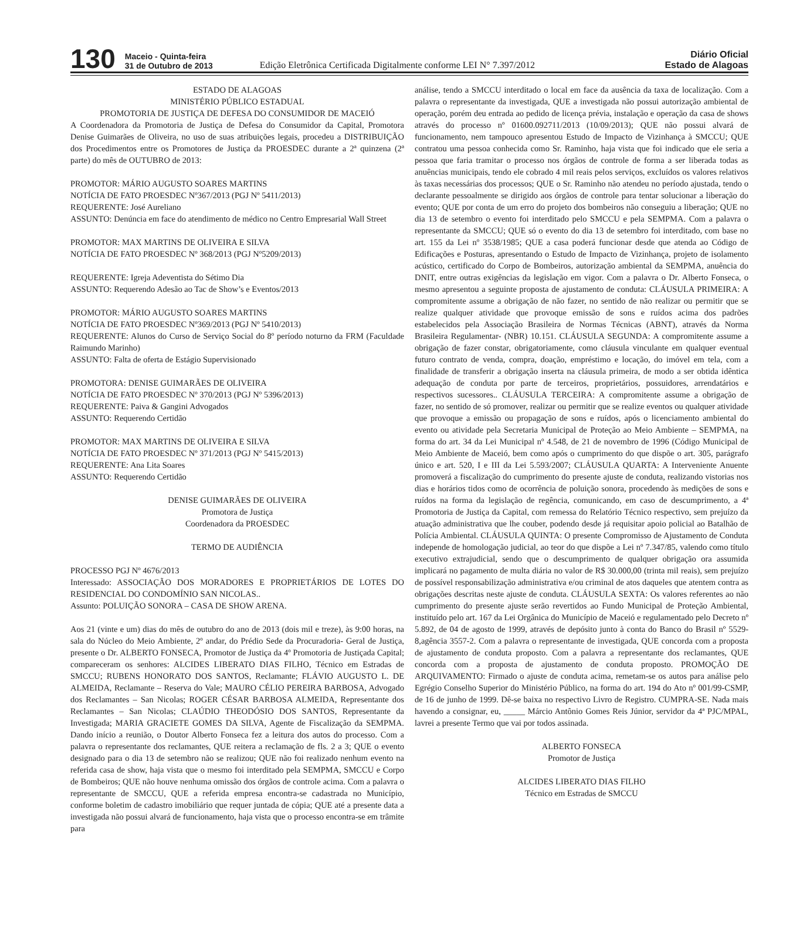130
Maceio - Quinta-feira
31 de Outubro de 2013
Edição Eletrônica Certificada Digitalmente conforme LEI N° 7.397/2012
Diário Oficial
Estado de Alagoas
ESTADO DE ALAGOAS
MINISTÉRIO PÚBLICO ESTADUAL
PROMOTORIA DE JUSTIÇA DE DEFESA DO CONSUMIDOR DE MACEIÓ
A Coordenadora da Promotoria de Justiça de Defesa do Consumidor da Capital, Promotora Denise Guimarães de Oliveira, no uso de suas atribuições legais, procedeu a DISTRIBUIÇÃO dos Procedimentos entre os Promotores de Justiça da PROESDEC durante a 2ª quinzena (2ª parte) do mês de OUTUBRO de 2013:
PROMOTOR: MÁRIO AUGUSTO SOARES MARTINS
NOTÍCIA DE FATO PROESDEC Nº367/2013 (PGJ Nº 5411/2013)
REQUERENTE: José Aureliano
ASSUNTO: Denúncia em face do atendimento de médico no Centro Empresarial Wall Street
PROMOTOR: MAX MARTINS DE OLIVEIRA E SILVA
NOTÍCIA DE FATO PROESDEC Nº 368/2013 (PGJ Nº5209/2013)
REQUERENTE: Igreja Adeventista do Sétimo Dia
ASSUNTO: Requerendo Adesão ao Tac de Show’s e Eventos/2013
PROMOTOR: MÁRIO AUGUSTO SOARES MARTINS
NOTÍCIA DE FATO PROESDEC Nº369/2013 (PGJ Nº 5410/2013)
REQUERENTE: Alunos do Curso de Serviço Social do 8º período noturno da FRM (Faculdade Raimundo Marinho)
ASSUNTO: Falta de oferta de Estágio Supervisionado
PROMOTORA: DENISE GUIMARÃES DE OLIVEIRA
NOTÍCIA DE FATO PROESDEC Nº 370/2013 (PGJ Nº 5396/2013)
REQUERENTE: Paiva & Gangini Advogados
ASSUNTO: Requerendo Certidão
PROMOTOR: MAX MARTINS DE OLIVEIRA E SILVA
NOTÍCIA DE FATO PROESDEC Nº 371/2013 (PGJ Nº 5415/2013)
REQUERENTE: Ana Lita Soares
ASSUNTO: Requerendo Certidão
DENISE GUIMARÃES DE OLIVEIRA
Promotora de Justiça
Coordenadora da PROESDEC
TERMO DE AUDIÊNCIA
PROCESSO PGJ Nº 4676/2013
Interessado: ASSOCIAÇÃO DOS MORADORES E PROPRIETÁRIOS DE LOTES DO RESIDENCIAL DO CONDOMÍNIO SAN NICOLAS..
Assunto: POLUIÇÃO SONORA – CASA DE SHOW ARENA.
Aos 21 (vinte e um) dias do mês de outubro do ano de 2013 (dois mil e treze), às 9:00 horas, na sala do Núcleo do Meio Ambiente, 2º andar, do Prédio Sede da Procuradoria- Geral de Justiça, presente o Dr. ALBERTO FONSECA, Promotor de Justiça da 4º Promotoria de Justiçada Capital; compareceram os senhores: ALCIDES LIBERATO DIAS FILHO, Técnico em Estradas de SMCCU; RUBENS HONORATO DOS SANTOS, Reclamante; FLÁVIO AUGUSTO L. DE ALMEIDA, Reclamante – Reserva do Vale; MAURO CÉLIO PEREIRA BARBOSA, Advogado dos Reclamantes – San Nicolas; ROGER CÉSAR BARBOSA ALMEIDA, Representante dos Reclamantes – San Nicolas; CLAÚDIO THEODÓSIO DOS SANTOS, Representante da Investigada; MARIA GRACIETE GOMES DA SILVA, Agente de Fiscalização da SEMPMA. Dando início a reunião, o Doutor Alberto Fonseca fez a leitura dos autos do processo. Com a palavra o representante dos reclamantes, QUE reitera a reclamação de fls. 2 a 3; QUE o evento designado para o dia 13 de setembro não se realizou; QUE não foi realizado nenhum evento na referida casa de show, haja vista que o mesmo foi interditado pela SEMPMA, SMCCU e Corpo de Bombeiros; QUE não houve nenhuma omissão dos órgãos de controle acima. Com a palavra o representante de SMCCU, QUE a referida empresa encontra-se cadastrada no Município, conforme boletim de cadastro imobiliário que requer juntada de cópia; QUE até a presente data a investigada não possui alvará de funcionamento, haja vista que o processo encontra-se em trâmite para
análise, tendo a SMCCU interditado o local em face da ausência da taxa de localização. Com a palavra o representante da investigada, QUE a investigada não possui autorização ambiental de operação, porém deu entrada ao pedido de licença prévia, instalação e operação da casa de shows através do processo nº 01600.092711/2013 (10/09/2013); QUE não possui alvará de funcionamento, nem tampouco apresentou Estudo de Impacto de Vizinhança à SMCCU; QUE contratou uma pessoa conhecida como Sr. Raminho, haja vista que foi indicado que ele seria a pessoa que faria tramitar o processo nos órgãos de controle de forma a ser liberada todas as anuências municipais, tendo ele cobrado 4 mil reais pelos serviços, excluídos os valores relativos às taxas necessárias dos processos; QUE o Sr. Raminho não atendeu no período ajustada, tendo o declarante pessoalmente se dirigido aos órgãos de controle para tentar solucionar a liberação do evento; QUE por conta de um erro do projeto dos bombeiros não conseguiu a liberação; QUE no dia 13 de setembro o evento foi interditado pelo SMCCU e pela SEMPMA. Com a palavra o representante da SMCCU; QUE só o evento do dia 13 de setembro foi interditado, com base no art. 155 da Lei nº 3538/1985; QUE a casa poderá funcionar desde que atenda ao Código de Edificações e Posturas, apresentando o Estudo de Impacto de Vizinhança, projeto de isolamento acústico, certificado do Corpo de Bombeiros, autorização ambiental da SEMPMA, anuência do DNIT, entre outras exigências da legislação em vigor. Com a palavra o Dr. Alberto Fonseca, o mesmo apresentou a seguinte proposta de ajustamento de conduta: CLÁUSULA PRIMEIRA: A compromitente assume a obrigação de não fazer, no sentido de não realizar ou permitir que se realize qualquer atividade que provoque emissão de sons e ruídos acima dos padrões estabelecidos pela Associação Brasileira de Normas Técnicas (ABNT), através da Norma Brasileira Regulamentar- (NBR) 10.151. CLÁUSULA SEGUNDA: A compromitente assume a obrigação de fazer constar, obrigatoriamente, como cláusula vinculante em qualquer eventual futuro contrato de venda, compra, doação, empréstimo e locação, do imóvel em tela, com a finalidade de transferir a obrigação inserta na cláusula primeira, de modo a ser obtida idêntica adequação de conduta por parte de terceiros, proprietários, possuidores, arrendatários e respectivos sucessores.. CLÁUSULA TERCEIRA: A compromitente assume a obrigação de fazer, no sentido de só promover, realizar ou permitir que se realize eventos ou qualquer atividade que provoque a emissão ou propagação de sons e ruídos, após o licenciamento ambiental do evento ou atividade pela Secretaria Municipal de Proteção ao Meio Ambiente – SEMPMA, na forma do art. 34 da Lei Municipal nº 4.548, de 21 de novembro de 1996 (Código Municipal de Meio Ambiente de Maceió, bem como após o cumprimento do que dispõe o art. 305, parágrafo único e art. 520, I e III da Lei 5.593/2007; CLÁUSULA QUARTA: A Interveniente Anuente promoverá a fiscalização do cumprimento do presente ajuste de conduta, realizando vistorias nos dias e horários tidos como de ocorrência de poluição sonora, procedendo às medições de sons e ruídos na forma da legislação de regência, comunicando, em caso de descumprimento, a 4ª Promotoria de Justiça da Capital, com remessa do Relatório Técnico respectivo, sem prejuízo da atuação administrativa que lhe couber, podendo desde já requisitar apoio policial ao Batalhão de Polícia Ambiental. CLÁUSULA QUINTA: O presente Compromisso de Ajustamento de Conduta independe de homologação judicial, ao teor do que dispõe a Lei nº 7.347/85, valendo como título executivo extrajudicial, sendo que o descumprimento de qualquer obrigação ora assumida implicará no pagamento de multa diária no valor de R$ 30.000,00 (trinta mil reais), sem prejuízo de possível responsabilização administrativa e/ou criminal de atos daqueles que atentem contra as obrigações descritas neste ajuste de conduta. CLÁUSULA SEXTA: Os valores referentes ao não cumprimento do presente ajuste serão revertidos ao Fundo Municipal de Proteção Ambiental, instituído pelo art. 167 da Lei Orgânica do Município de Maceió e regulamentado pelo Decreto nº 5.892, de 04 de agosto de 1999, através de depósito junto à conta do Banco do Brasil nº 5529-8,agência 3557-2. Com a palavra o representante de investigada, QUE concorda com a proposta de ajustamento de conduta proposto. Com a palavra a representante dos reclamantes, QUE concorda com a proposta de ajustamento de conduta proposto. PROMOÇÃO DE ARQUIVAMENTO: Firmado o ajuste de conduta acima, remetam-se os autos para análise pelo Egrégio Conselho Superior do Ministério Público, na forma do art. 194 do Ato nº 001/99-CSMP, de 16 de junho de 1999. Dê-se baixa no respectivo Livro de Registro. CUMPRA-SE. Nada mais havendo a consignar, eu, _____ Márcio Antônio Gomes Reis Júnior, servidor da 4ª PJC/MPAL, lavrei a presente Termo que vai por todos assinada.
ALBERTO FONSECA
Promotor de Justiça
ALCIDES LIBERATO DIAS FILHO
Técnico em Estradas de SMCCU